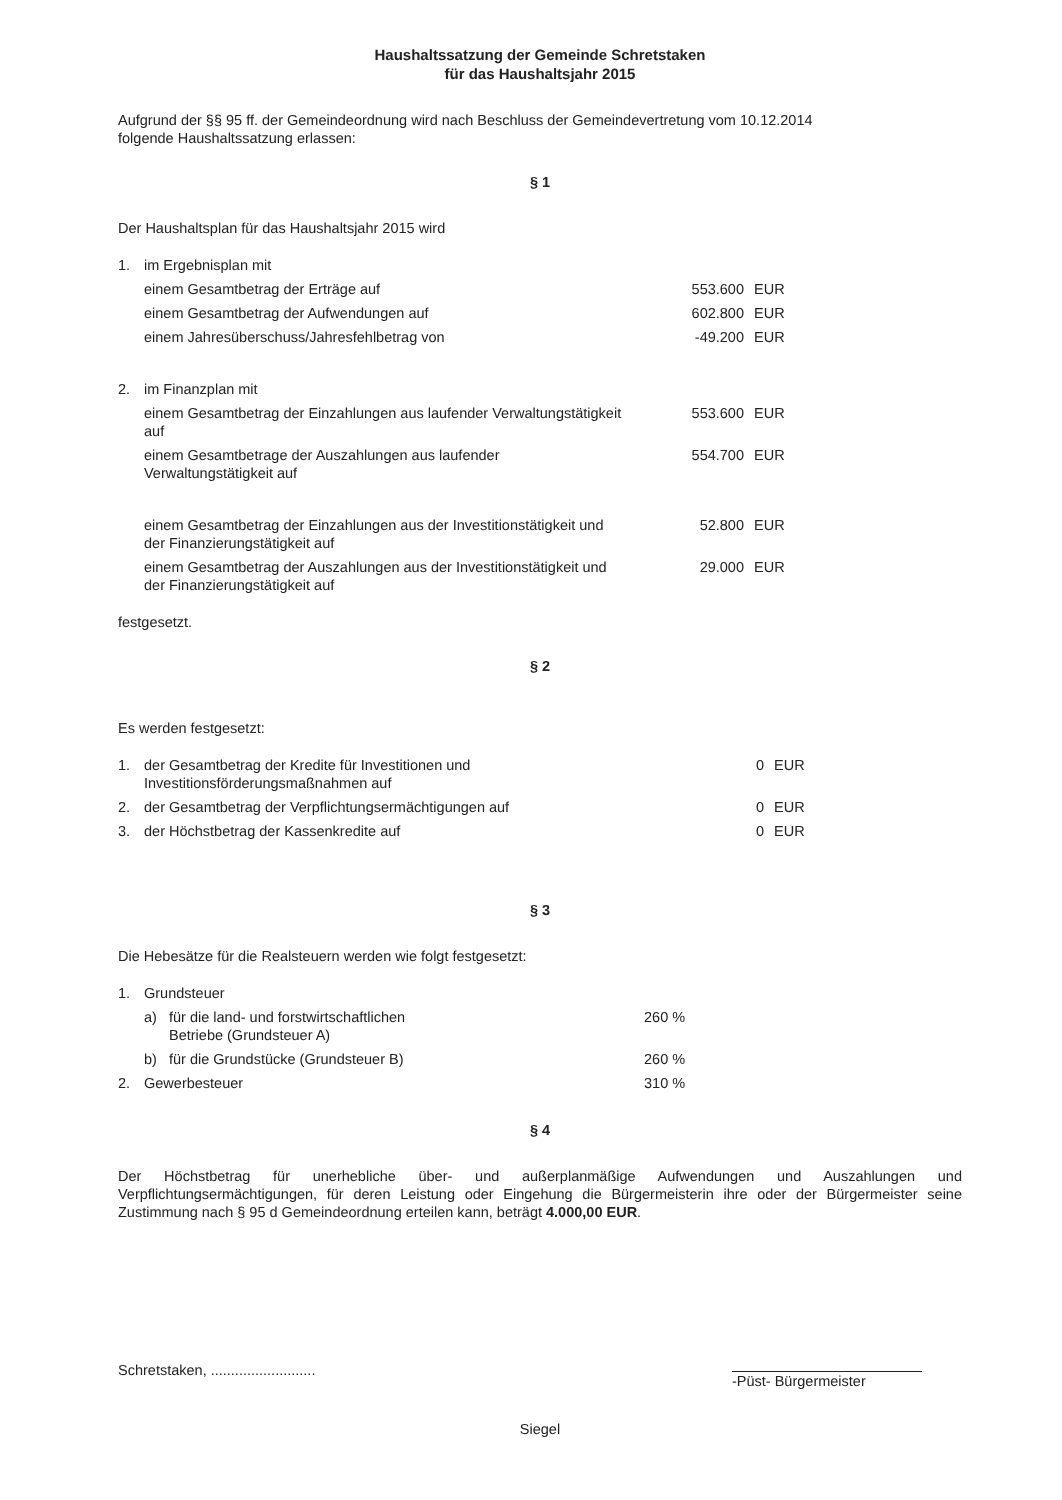Haushaltssatzung der Gemeinde Schretstaken
für das Haushaltsjahr 2015
Aufgrund der §§ 95 ff. der Gemeindeordnung wird nach Beschluss der Gemeindevertretung vom 10.12.2014
folgende Haushaltssatzung erlassen:
§ 1
Der Haushaltsplan für das Haushaltsjahr 2015 wird
| 1. | im Ergebnisplan mit | | |
| | einem Gesamtbetrag der Erträge auf | 553.600 | EUR |
| | einem Gesamtbetrag der Aufwendungen auf | 602.800 | EUR |
| | einem Jahresüberschuss/Jahresfehlbetrag von | -49.200 | EUR |
| 2. | im Finanzplan mit | | |
| | einem Gesamtbetrag der Einzahlungen aus laufender Verwaltungstätigkeit auf | 553.600 | EUR |
| | einem Gesamtbetrage der Auszahlungen aus laufender Verwaltungstätigkeit auf | 554.700 | EUR |
| | einem Gesamtbetrag der Einzahlungen aus der Investitionstätigkeit und der Finanzierungstätigkeit auf | 52.800 | EUR |
| | einem Gesamtbetrag der Auszahlungen aus der Investitionstätigkeit und der Finanzierungstätigkeit auf | 29.000 | EUR |
festgesetzt.
§ 2
Es werden festgesetzt:
| 1. | der Gesamtbetrag der Kredite für Investitionen und Investitionsförderungsmaßnahmen auf | 0 | EUR |
| 2. | der Gesamtbetrag der Verpflichtungsermächtigungen auf | 0 | EUR |
| 3. | der Höchstbetrag der Kassenkredite auf | 0 | EUR |
§ 3
Die Hebesätze für die Realsteuern werden wie folgt festgesetzt:
| 1. | Grundsteuer | | |
| | a) | für die land- und forstwirtschaftlichen Betriebe (Grundsteuer A) | 260 % |
| | b) | für die Grundstücke (Grundsteuer B) | 260 % |
| 2. | Gewerbesteuer | | 310 % |
§ 4
Der Höchstbetrag für unerhebliche über- und außerplanmäßige Aufwendungen und Auszahlungen und Verpflichtungsermächtigungen, für deren Leistung oder Eingehung die Bürgermeisterin ihre oder der Bürgermeister seine Zustimmung nach § 95 d Gemeindeordnung erteilen kann, beträgt 4.000,00 EUR.
Schretstaken, ..........................
-Püst- Bürgermeister
Siegel